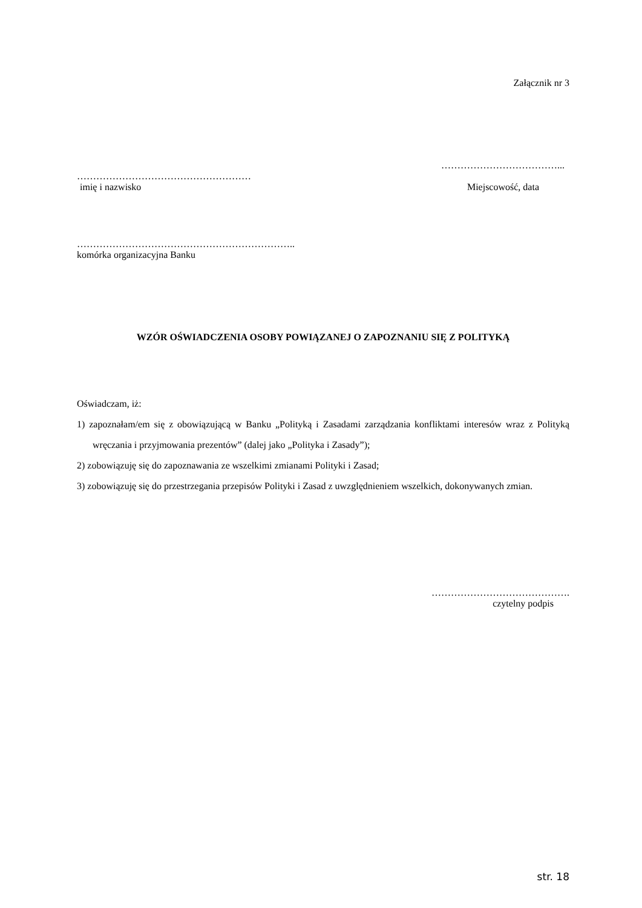Załącznik nr 3
………………………………...
………………………………………………
imię i nazwisko Miejscowość, data
…………………………………………………………..
komórka organizacyjna Banku
WZÓR OŚWIADCZENIA OSOBY POWIĄZANEJ O ZAPOZNANIU SIĘ Z POLITYKĄ
Oświadczam, iż:
1) zapoznałam/em się z obowiązującą w Banku „Polityką i Zasadami zarządzania konfliktami interesów wraz z Polityką wręczania i przyjmowania prezentów” (dalej jako „Polityka i Zasady”);
2) zobowiązuję się do zapoznawania ze wszelkimi zmianami Polityki i Zasad;
3) zobowiązuję się do przestrzegania przepisów Polityki i Zasad z uwzględnieniem wszelkich, dokonywanych zmian.
…………………………………….
czytelny podpis
str. 18